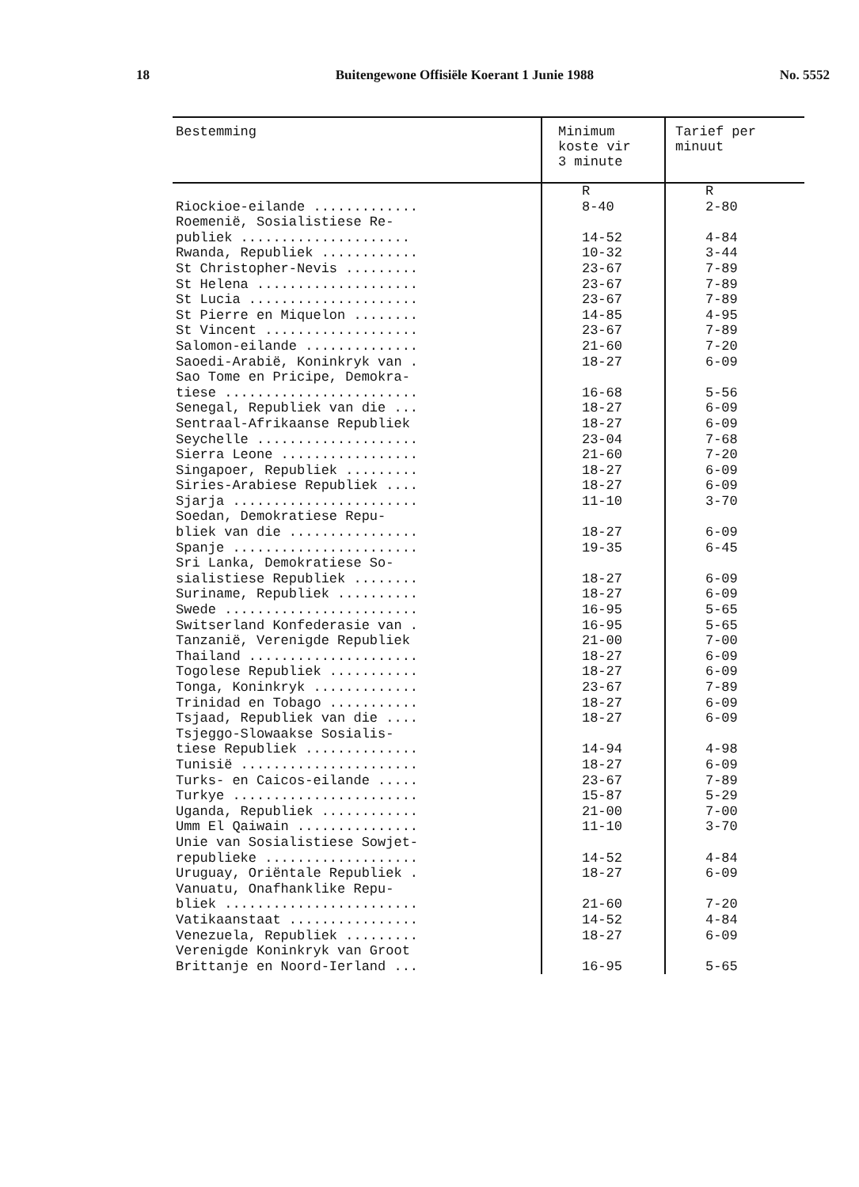18 Buitengewone Offisiële Koerant 1 Junie 1988 No. 5552
| Bestemming | Minimum koste vir 3 minute | Tarief per minuut |
| --- | --- | --- |
| Riockioe-eilande ............. | R 8-40 | R 2-80 |
| Roemenië, Sosialistiese Re- publiek ..................... | 14-52 | 4-84 |
| Rwanda, Republiek ............ | 10-32 | 3-44 |
| St Christopher-Nevis ......... | 23-67 | 7-89 |
| St Helena .................... | 23-67 | 7-89 |
| St Lucia ..................... | 23-67 | 7-89 |
| St Pierre en Miquelon ........ | 14-85 | 4-95 |
| St Vincent ................... | 23-67 | 7-89 |
| Salomon-eilande .............. | 21-60 | 7-20 |
| Saoedi-Arabië, Koninkryk van . | 18-27 | 6-09 |
| Sao Tome en Pricipe, Demokra- tiese ........................ | 16-68 | 5-56 |
| Senegal, Republiek van die ... | 18-27 | 6-09 |
| Sentraal-Afrikaanse Republiek | 18-27 | 6-09 |
| Seychelle .................... | 23-04 | 7-68 |
| Sierra Leone ................. | 21-60 | 7-20 |
| Singapoer, Republiek ......... | 18-27 | 6-09 |
| Siries-Arabiese Republiek .... | 18-27 | 6-09 |
| Sjarja ....................... | 11-10 | 3-70 |
| Soedan, Demokratiese Repu- bliek van die ................ | 18-27 | 6-09 |
| Spanje ....................... | 19-35 | 6-45 |
| Sri Lanka, Demokratiese So- sialistiese Republiek ........ | 18-27 | 6-09 |
| Suriname, Republiek .......... | 18-27 | 6-09 |
| Swede ........................ | 16-95 | 5-65 |
| Switserland Konfederasie van . | 16-95 | 5-65 |
| Tanzanië, Verenigde Republiek | 21-00 | 7-00 |
| Thailand ..................... | 18-27 | 6-09 |
| Togolese Republiek ........... | 18-27 | 6-09 |
| Tonga, Koninkryk ............. | 23-67 | 7-89 |
| Trinidad en Tobago ........... | 18-27 | 6-09 |
| Tsjaad, Republiek van die .... | 18-27 | 6-09 |
| Tsjeggo-Slowaakse Sosialis- tiese Republiek .............. | 14-94 | 4-98 |
| Tunisië ...................... | 18-27 | 6-09 |
| Turks- en Caicos-eilande ..... | 23-67 | 7-89 |
| Turkye ....................... | 15-87 | 5-29 |
| Uganda, Republiek ............ | 21-00 | 7-00 |
| Umm El Qaiwain ............... | 11-10 | 3-70 |
| Unie van Sosialistiese Sowjet- republieke ................... | 14-52 | 4-84 |
| Uruguay, Oriëntale Republiek . | 18-27 | 6-09 |
| Vanuatu, Onafhanklike Repu- bliek ........................ | 21-60 | 7-20 |
| Vatikaanstaat ................ | 14-52 | 4-84 |
| Venezuela, Republiek ......... | 18-27 | 6-09 |
| Verenigde Koninkryk van Groot Brittanje en Noord-Ierland ... | 16-95 | 5-65 |